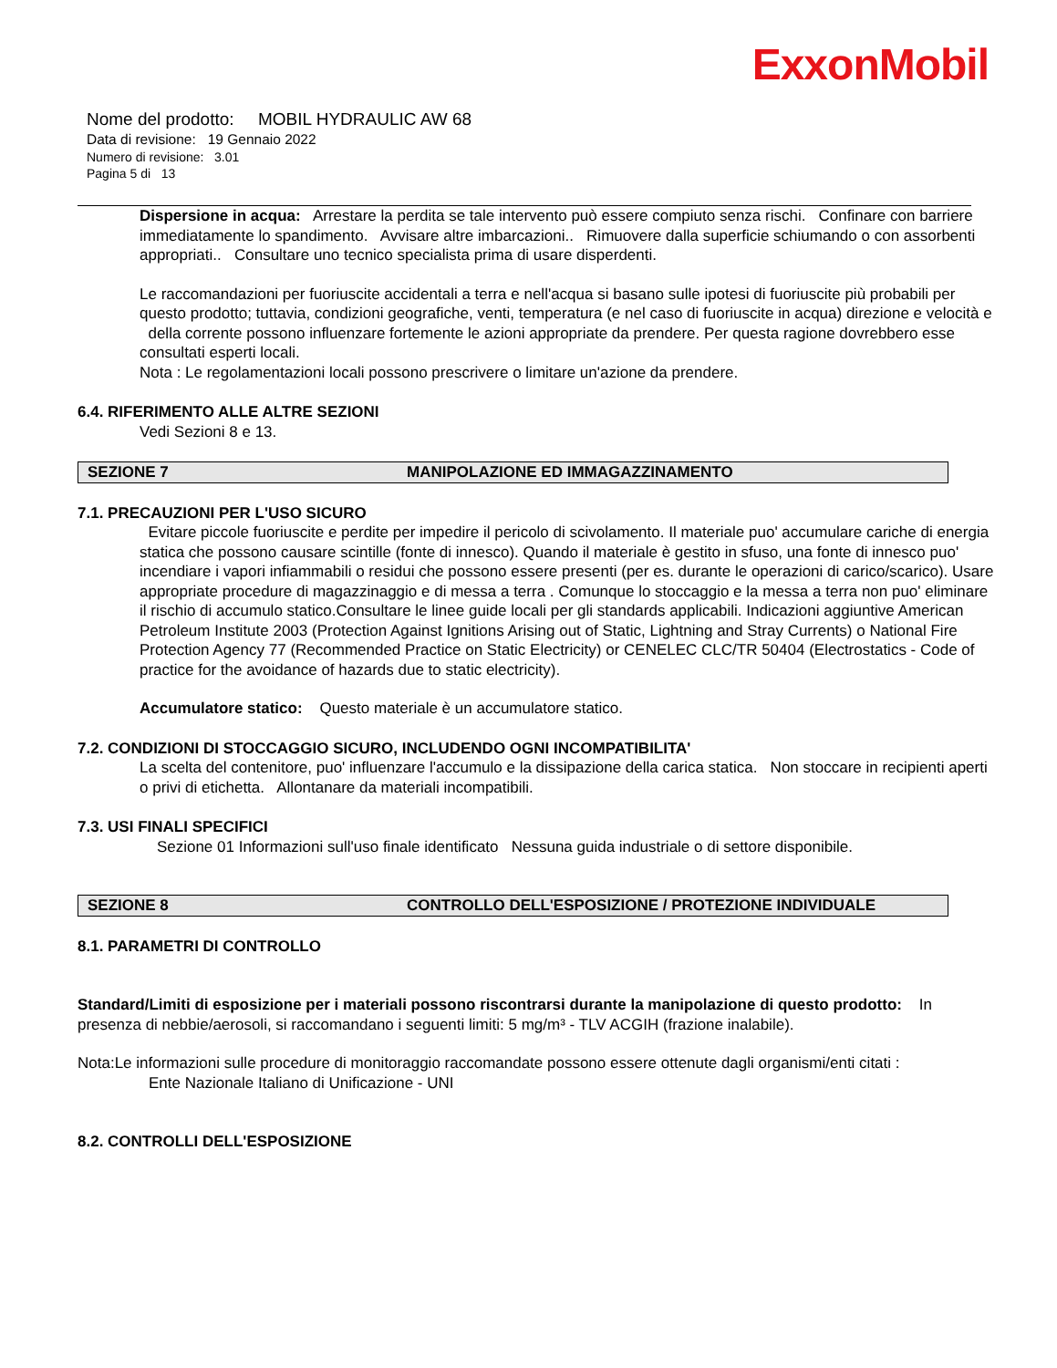ExxonMobil
Nome del prodotto: MOBIL HYDRAULIC AW 68
Data di revisione: 19 Gennaio 2022
Numero di revisione: 3.01
Pagina 5 di 13
Dispersione in acqua: Arrestare la perdita se tale intervento può essere compiuto senza rischi. Confinare con barriere immediatamente lo spandimento. Avvisare altre imbarcazioni.. Rimuovere dalla superficie schiumando o con assorbenti appropriati.. Consultare uno tecnico specialista prima di usare disperdenti.
Le raccomandazioni per fuoriuscite accidentali a terra e nell'acqua si basano sulle ipotesi di fuoriuscite più probabili per questo prodotto; tuttavia, condizioni geografiche, venti, temperatura (e nel caso di fuoriuscite in acqua) direzione e velocità e della corrente possono influenzare fortemente le azioni appropriate da prendere. Per questa ragione dovrebbero esse consultati esperti locali.
Nota : Le regolamentazioni locali possono prescrivere o limitare un'azione da prendere.
6.4. RIFERIMENTO ALLE ALTRE SEZIONI
Vedi Sezioni 8 e 13.
SEZIONE 7 MANIPOLAZIONE ED IMMAGAZZINAMENTO
7.1. PRECAUZIONI PER L'USO SICURO
Evitare piccole fuoriuscite e perdite per impedire il pericolo di scivolamento. Il materiale puo' accumulare cariche di energia statica che possono causare scintille (fonte di innesco). Quando il materiale è gestito in sfuso, una fonte di innesco puo' incendiare i vapori infiammabili o residui che possono essere presenti (per es. durante le operazioni di carico/scarico). Usare appropriate procedure di magazzinaggio e di messa a terra . Comunque lo stoccaggio e la messa a terra non puo' eliminare il rischio di accumulo statico.Consultare le linee guide locali per gli standards applicabili. Indicazioni aggiuntive American Petroleum Institute 2003 (Protection Against Ignitions Arising out of Static, Lightning and Stray Currents) o National Fire Protection Agency 77 (Recommended Practice on Static Electricity) or CENELEC CLC/TR 50404 (Electrostatics - Code of practice for the avoidance of hazards due to static electricity).
Accumulatore statico: Questo materiale è un accumulatore statico.
7.2. CONDIZIONI DI STOCCAGGIO SICURO, INCLUDENDO OGNI INCOMPATIBILITA'
La scelta del contenitore, puo' influenzare l'accumulo e la dissipazione della carica statica. Non stoccare in recipienti aperti o privi di etichetta. Allontanare da materiali incompatibili.
7.3. USI FINALI SPECIFICI
Sezione 01 Informazioni sull'uso finale identificato Nessuna guida industriale o di settore disponibile.
SEZIONE 8 CONTROLLO DELL'ESPOSIZIONE / PROTEZIONE INDIVIDUALE
8.1. PARAMETRI DI CONTROLLO
Standard/Limiti di esposizione per i materiali possono riscontrarsi durante la manipolazione di questo prodotto: In presenza di nebbie/aerosoli, si raccomandano i seguenti limiti: 5 mg/m³ - TLV ACGIH (frazione inalabile).
Nota:Le informazioni sulle procedure di monitoraggio raccomandate possono essere ottenute dagli organismi/enti citati :
Ente Nazionale Italiano di Unificazione - UNI
8.2. CONTROLLI DELL'ESPOSIZIONE